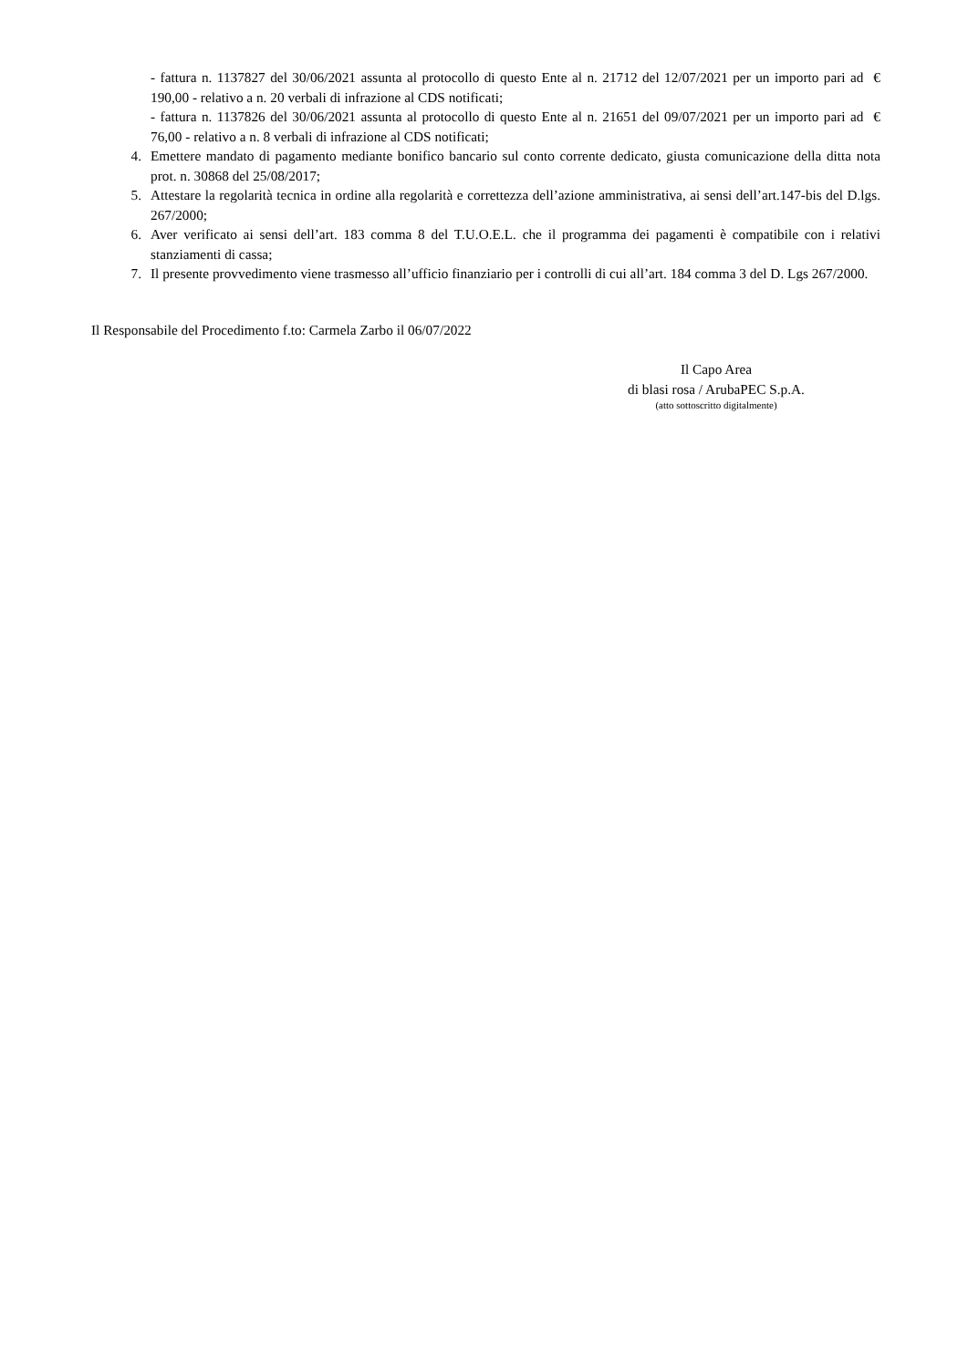- fattura n. 1137827 del 30/06/2021 assunta al protocollo di questo Ente al n. 21712 del 12/07/2021 per un importo pari ad € 190,00 - relativo a n. 20 verbali di infrazione al CDS notificati;
- fattura n. 1137826 del 30/06/2021 assunta al protocollo di questo Ente al n. 21651 del 09/07/2021 per un importo pari ad € 76,00 - relativo a n. 8 verbali di infrazione al CDS notificati;
4. Emettere mandato di pagamento mediante bonifico bancario sul conto corrente dedicato, giusta comunicazione della ditta nota prot. n. 30868 del 25/08/2017;
5. Attestare la regolarità tecnica in ordine alla regolarità e correttezza dell’azione amministrativa, ai sensi dell’art.147-bis del D.lgs. 267/2000;
6. Aver verificato ai sensi dell’art. 183 comma 8 del T.U.O.E.L. che il programma dei pagamenti è compatibile con i relativi stanziamenti di cassa;
7. Il presente provvedimento viene trasmesso all’ufficio finanziario per i controlli di cui all’art. 184 comma 3 del D. Lgs 267/2000.
Il Responsabile del Procedimento f.to: Carmela Zarbo il 06/07/2022
Il Capo Area
di blasi rosa / ArubaPEC S.p.A.
(atto sottoscritto digitalmente)